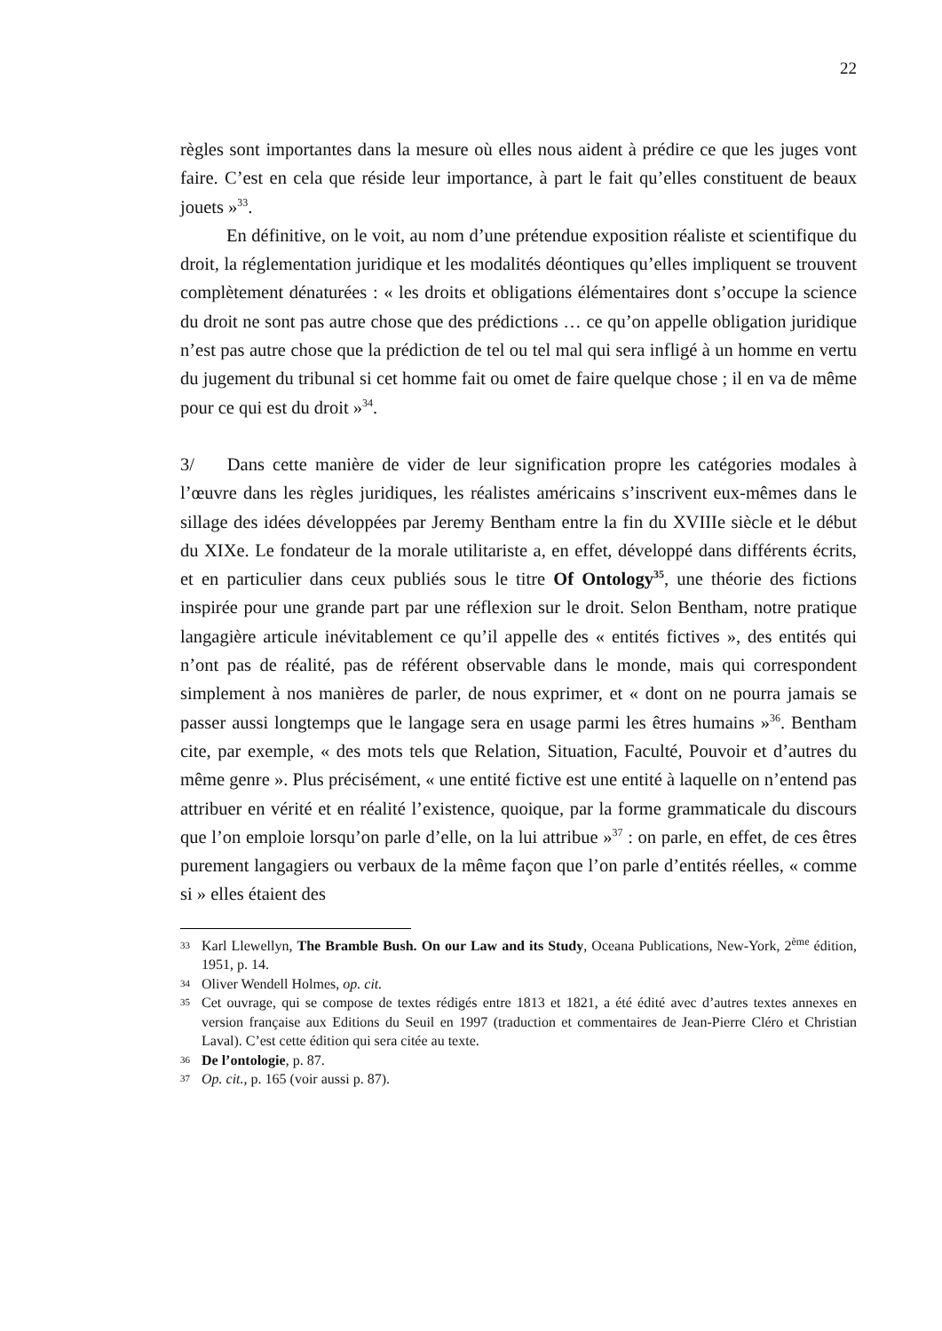22
règles sont importantes dans la mesure où elles nous aident à prédire ce que les juges vont faire. C’est en cela que réside leur importance, à part le fait qu’elles constituent de beaux jouets »<sup>33</sup>.
En définitive, on le voit, au nom d’une prétendue exposition réaliste et scientifique du droit, la réglementation juridique et les modalités déontiques qu’elles impliquent se trouvent complètement dénaturées : « les droits et obligations élémentaires dont s’occupe la science du droit ne sont pas autre chose que des prédictions … ce qu’on appelle obligation juridique n’est pas autre chose que la prédiction de tel ou tel mal qui sera infligé à un homme en vertu du jugement du tribunal si cet homme fait ou omet de faire quelque chose ; il en va de même pour ce qui est du droit »<sup>34</sup>.
3/ Dans cette manière de vider de leur signification propre les catégories modales à l’œuvre dans les règles juridiques, les réalistes américains s’inscrivent eux-mêmes dans le sillage des idées développées par Jeremy Bentham entre la fin du XVIIIe siècle et le début du XIXe. Le fondateur de la morale utilitariste a, en effet, développé dans différents écrits, et en particulier dans ceux publiés sous le titre Of Ontology<sup>35</sup>, une théorie des fictions inspirée pour une grande part par une réflexion sur le droit. Selon Bentham, notre pratique langagière articule inévitablement ce qu’il appelle des « entités fictives », des entités qui n’ont pas de réalité, pas de référent observable dans le monde, mais qui correspondent simplement à nos manières de parler, de nous exprimer, et « dont on ne pourra jamais se passer aussi longtemps que le langage sera en usage parmi les êtres humains »<sup>36</sup>. Bentham cite, par exemple, « des mots tels que Relation, Situation, Faculté, Pouvoir et d’autres du même genre ». Plus précisément, « une entité fictive est une entité à laquelle on n’entend pas attribuer en vérité et en réalité l’existence, quoique, par la forme grammaticale du discours que l’on emploie lorsqu’on parle d’elle, on la lui attribue »<sup>37</sup> : on parle, en effet, de ces êtres purement langagiers ou verbaux de la même façon que l’on parle d’entités réelles, « comme si » elles étaient des
33 Karl Llewellyn, The Bramble Bush. On our Law and its Study, Oceana Publications, New-York, 2<sup>ème</sup> édition, 1951, p. 14.
34 Oliver Wendell Holmes, op. cit.
35 Cet ouvrage, qui se compose de textes rédigés entre 1813 et 1821, a été édité avec d’autres textes annexes en version française aux Editions du Seuil en 1997 (traduction et commentaires de Jean-Pierre Cléro et Christian Laval). C’est cette édition qui sera citée au texte.
36 De l’ontologie, p. 87.
37 Op. cit., p. 165 (voir aussi p. 87).